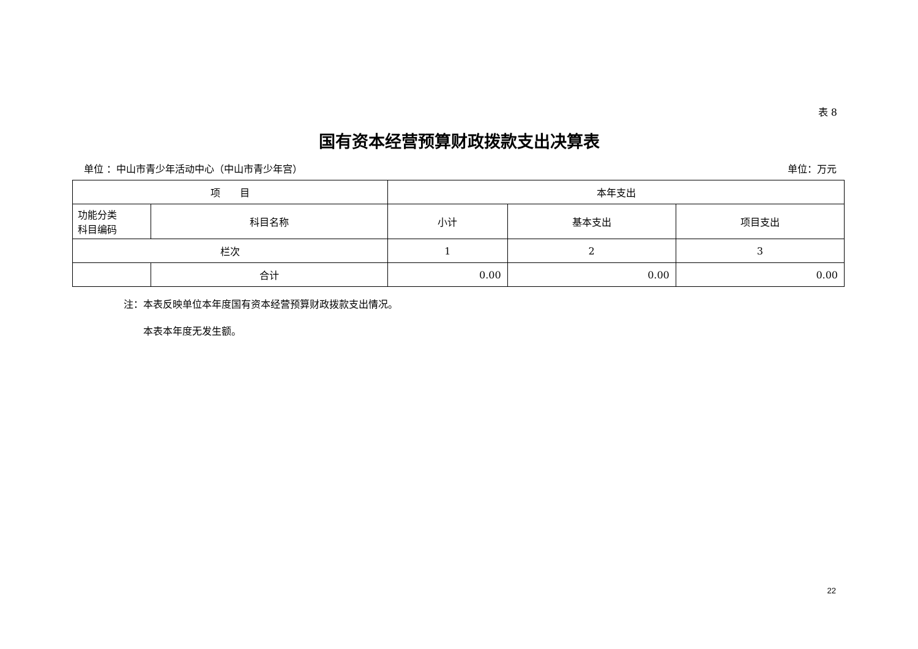表 8
国有资本经营预算财政拨款支出决算表
单位 ：中山市青少年活动中心（中山市青少年宫） 单位：万元
| 项 目 | | 本年支出 | | |
| --- | --- | --- | --- | --- |
| 功能分类 科目编码 | 科目名称 | 小计 | 基本支出 | 项目支出 |
| 栏次 | | 1 | 2 | 3 |
| | 合计 | 0.00 | 0.00 | 0.00 |
注：本表反映单位本年度国有资本经营预算财政拨款支出情况。
　　本表本年度无发生额。
22